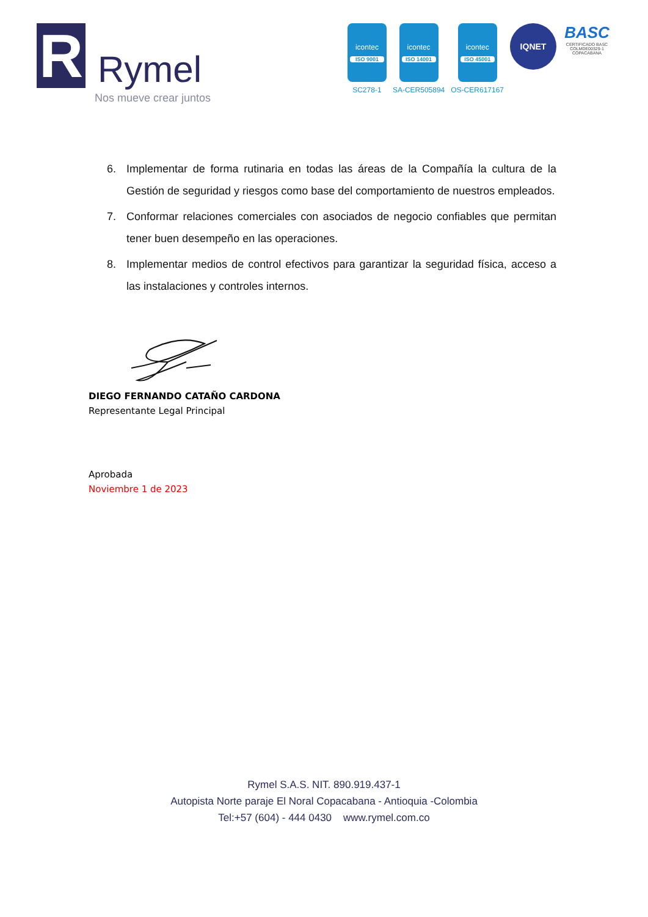R
Rymel
Nos mueve crear juntos
icontec
ISO 9001
SC278-1
icontec
ISO 14001
SA-CER505894
icontec
ISO 45001
OS-CER617167
IQNET
BASC
CERTIFICADO BASC COLMDE00329-1 COPACABANA
6. Implementar de forma rutinaria en todas las áreas de la Compañía la cultura de la Gestión de seguridad y riesgos como base del comportamiento de nuestros empleados.
7. Conformar relaciones comerciales con asociados de negocio confiables que permitan tener buen desempeño en las operaciones.
8. Implementar medios de control efectivos para garantizar la seguridad física, acceso a las instalaciones y controles internos.
DIEGO FERNANDO CATAÑO CARDONA
Representante Legal Principal
Aprobada
Noviembre 1 de 2023
Rymel S.A.S. NIT. 890.919.437-1
Autopista Norte paraje El Noral Copacabana - Antioquia -Colombia
Tel:+57 (604) - 444 0430 www.rymel.com.co